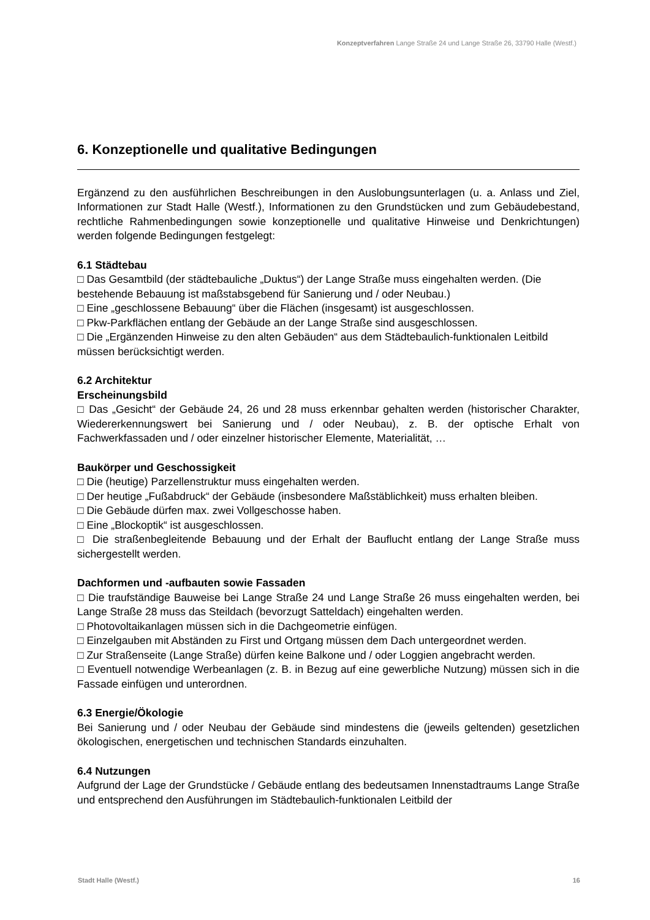Konzeptverfahren Lange Straße 24 und Lange Straße 26, 33790 Halle (Westf.)
6. Konzeptionelle und qualitative Bedingungen
Ergänzend zu den ausführlichen Beschreibungen in den Auslobungsunterlagen (u. a. Anlass und Ziel, Informationen zur Stadt Halle (Westf.), Informationen zu den Grundstücken und zum Gebäudebestand, rechtliche Rahmenbedingungen sowie konzeptionelle und qualitative Hinweise und Denkrichtungen) werden folgende Bedingungen festgelegt:
6.1 Städtebau
□ Das Gesamtbild (der städtebauliche „Duktus“) der Lange Straße muss eingehalten werden. (Die bestehende Bebauung ist maßstabsgebend für Sanierung und / oder Neubau.)
□ Eine „geschlossene Bebauung“ über die Flächen (insgesamt) ist ausgeschlossen.
□ Pkw-Parkflächen entlang der Gebäude an der Lange Straße sind ausgeschlossen.
□ Die „Ergänzenden Hinweise zu den alten Gebäuden“ aus dem Städtebaulich-funktionalen Leitbild müssen berücksichtigt werden.
6.2 Architektur
Erscheinungsbild
□ Das „Gesicht“ der Gebäude 24, 26 und 28 muss erkennbar gehalten werden (historischer Charakter, Wiedererkennungswert bei Sanierung und / oder Neubau), z. B. der optische Erhalt von Fachwerkfassaden und / oder einzelner historischer Elemente, Materialität, …
Baukörper und Geschossigkeit
□ Die (heutige) Parzellenstruktur muss eingehalten werden.
□ Der heutige „Fußabdruck“ der Gebäude (insbesondere Maßstäblichkeit) muss erhalten bleiben.
□ Die Gebäude dürfen max. zwei Vollgeschosse haben.
□ Eine „Blockoptik“ ist ausgeschlossen.
□ Die straßenbegleitende Bebauung und der Erhalt der Bauflucht entlang der Lange Straße muss sichergestellt werden.
Dachformen und -aufbauten sowie Fassaden
□ Die traufständige Bauweise bei Lange Straße 24 und Lange Straße 26 muss eingehalten werden, bei Lange Straße 28 muss das Steildach (bevorzugt Satteldach) eingehalten werden.
□ Photovoltaikanlagen müssen sich in die Dachgeometrie einfügen.
□ Einzelgauben mit Abständen zu First und Ortgang müssen dem Dach untergeordnet werden.
□ Zur Straßenseite (Lange Straße) dürfen keine Balkone und / oder Loggien angebracht werden.
□ Eventuell notwendige Werbeanlagen (z. B. in Bezug auf eine gewerbliche Nutzung) müssen sich in die Fassade einfügen und unterordnen.
6.3 Energie/Ökologie
Bei Sanierung und / oder Neubau der Gebäude sind mindestens die (jeweils geltenden) gesetzlichen ökologischen, energetischen und technischen Standards einzuhalten.
6.4 Nutzungen
Aufgrund der Lage der Grundstücke / Gebäude entlang des bedeutsamen Innenstadtraums Lange Straße und entsprechend den Ausführungen im Städtebaulich-funktionalen Leitbild der
Stadt Halle (Westf.) 16